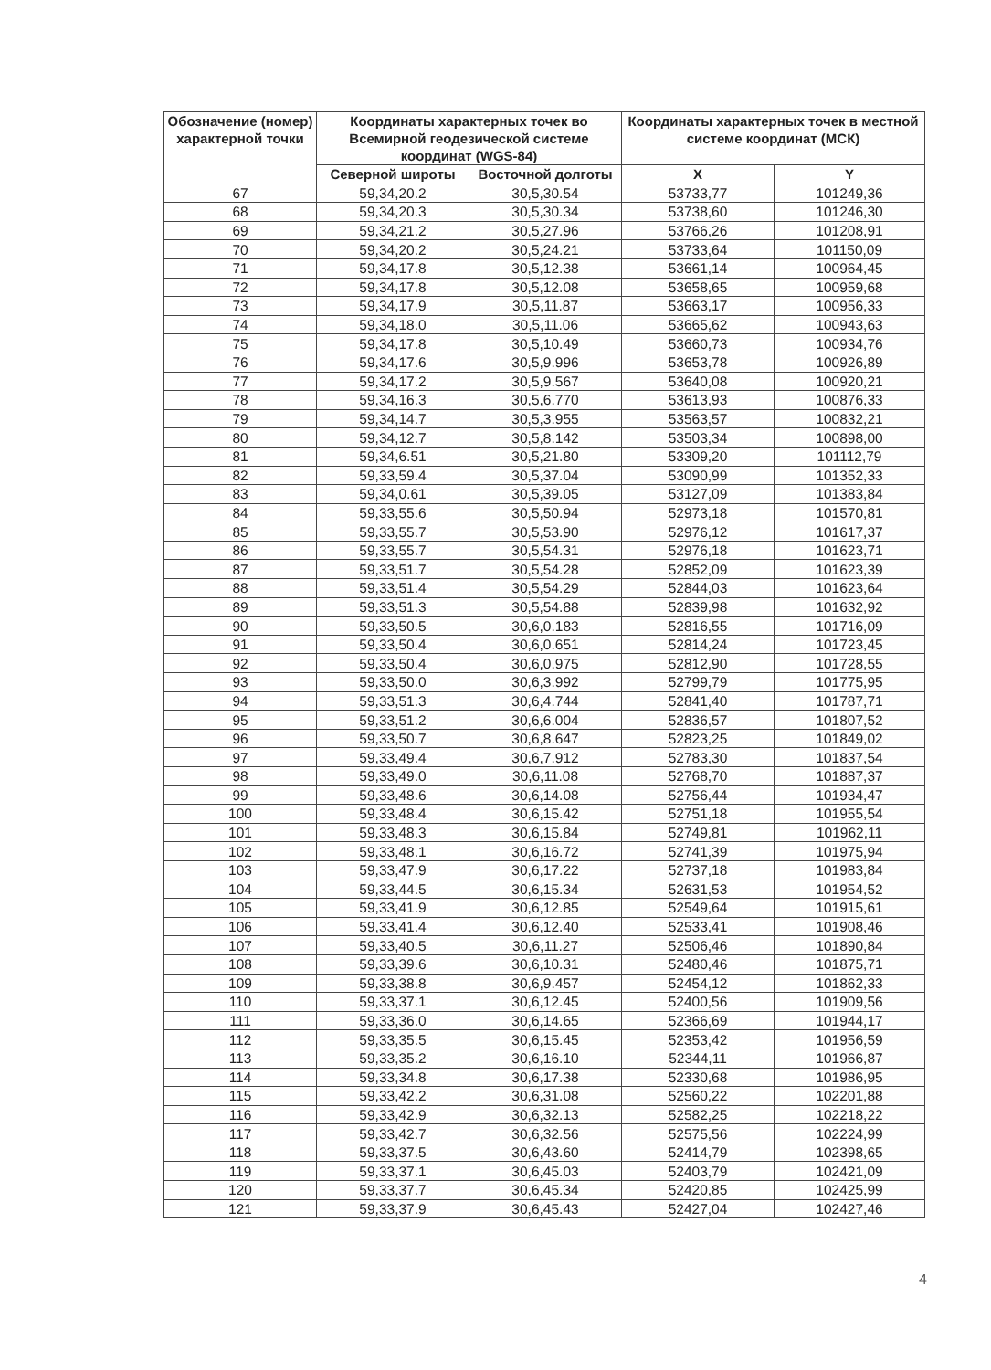| Обозначение (номер) характерной точки | Координаты характерных точек во Всемирной геодезической системе координат (WGS-84) | | Координаты характерных точек в местной системе координат (МСК) | |
| --- | --- | --- | --- | --- |
| | Северной широты | Восточной долготы | X | Y |
| 67 | 59,34,20.2 | 30,5,30.54 | 53733,77 | 101249,36 |
| 68 | 59,34,20.3 | 30,5,30.34 | 53738,60 | 101246,30 |
| 69 | 59,34,21.2 | 30,5,27.96 | 53766,26 | 101208,91 |
| 70 | 59,34,20.2 | 30,5,24.21 | 53733,64 | 101150,09 |
| 71 | 59,34,17.8 | 30,5,12.38 | 53661,14 | 100964,45 |
| 72 | 59,34,17.8 | 30,5,12.08 | 53658,65 | 100959,68 |
| 73 | 59,34,17.9 | 30,5,11.87 | 53663,17 | 100956,33 |
| 74 | 59,34,18.0 | 30,5,11.06 | 53665,62 | 100943,63 |
| 75 | 59,34,17.8 | 30,5,10.49 | 53660,73 | 100934,76 |
| 76 | 59,34,17.6 | 30,5,9.996 | 53653,78 | 100926,89 |
| 77 | 59,34,17.2 | 30,5,9.567 | 53640,08 | 100920,21 |
| 78 | 59,34,16.3 | 30,5,6.770 | 53613,93 | 100876,33 |
| 79 | 59,34,14.7 | 30,5,3.955 | 53563,57 | 100832,21 |
| 80 | 59,34,12.7 | 30,5,8.142 | 53503,34 | 100898,00 |
| 81 | 59,34,6.51 | 30,5,21.80 | 53309,20 | 101112,79 |
| 82 | 59,33,59.4 | 30,5,37.04 | 53090,99 | 101352,33 |
| 83 | 59,34,0.61 | 30,5,39.05 | 53127,09 | 101383,84 |
| 84 | 59,33,55.6 | 30,5,50.94 | 52973,18 | 101570,81 |
| 85 | 59,33,55.7 | 30,5,53.90 | 52976,12 | 101617,37 |
| 86 | 59,33,55.7 | 30,5,54.31 | 52976,18 | 101623,71 |
| 87 | 59,33,51.7 | 30,5,54.28 | 52852,09 | 101623,39 |
| 88 | 59,33,51.4 | 30,5,54.29 | 52844,03 | 101623,64 |
| 89 | 59,33,51.3 | 30,5,54.88 | 52839,98 | 101632,92 |
| 90 | 59,33,50.5 | 30,6,0.183 | 52816,55 | 101716,09 |
| 91 | 59,33,50.4 | 30,6,0.651 | 52814,24 | 101723,45 |
| 92 | 59,33,50.4 | 30,6,0.975 | 52812,90 | 101728,55 |
| 93 | 59,33,50.0 | 30,6,3.992 | 52799,79 | 101775,95 |
| 94 | 59,33,51.3 | 30,6,4.744 | 52841,40 | 101787,71 |
| 95 | 59,33,51.2 | 30,6,6.004 | 52836,57 | 101807,52 |
| 96 | 59,33,50.7 | 30,6,8.647 | 52823,25 | 101849,02 |
| 97 | 59,33,49.4 | 30,6,7.912 | 52783,30 | 101837,54 |
| 98 | 59,33,49.0 | 30,6,11.08 | 52768,70 | 101887,37 |
| 99 | 59,33,48.6 | 30,6,14.08 | 52756,44 | 101934,47 |
| 100 | 59,33,48.4 | 30,6,15.42 | 52751,18 | 101955,54 |
| 101 | 59,33,48.3 | 30,6,15.84 | 52749,81 | 101962,11 |
| 102 | 59,33,48.1 | 30,6,16.72 | 52741,39 | 101975,94 |
| 103 | 59,33,47.9 | 30,6,17.22 | 52737,18 | 101983,84 |
| 104 | 59,33,44.5 | 30,6,15.34 | 52631,53 | 101954,52 |
| 105 | 59,33,41.9 | 30,6,12.85 | 52549,64 | 101915,61 |
| 106 | 59,33,41.4 | 30,6,12.40 | 52533,41 | 101908,46 |
| 107 | 59,33,40.5 | 30,6,11.27 | 52506,46 | 101890,84 |
| 108 | 59,33,39.6 | 30,6,10.31 | 52480,46 | 101875,71 |
| 109 | 59,33,38.8 | 30,6,9.457 | 52454,12 | 101862,33 |
| 110 | 59,33,37.1 | 30,6,12.45 | 52400,56 | 101909,56 |
| 111 | 59,33,36.0 | 30,6,14.65 | 52366,69 | 101944,17 |
| 112 | 59,33,35.5 | 30,6,15.45 | 52353,42 | 101956,59 |
| 113 | 59,33,35.2 | 30,6,16.10 | 52344,11 | 101966,87 |
| 114 | 59,33,34.8 | 30,6,17.38 | 52330,68 | 101986,95 |
| 115 | 59,33,42.2 | 30,6,31.08 | 52560,22 | 102201,88 |
| 116 | 59,33,42.9 | 30,6,32.13 | 52582,25 | 102218,22 |
| 117 | 59,33,42.7 | 30,6,32.56 | 52575,56 | 102224,99 |
| 118 | 59,33,37.5 | 30,6,43.60 | 52414,79 | 102398,65 |
| 119 | 59,33,37.1 | 30,6,45.03 | 52403,79 | 102421,09 |
| 120 | 59,33,37.7 | 30,6,45.34 | 52420,85 | 102425,99 |
| 121 | 59,33,37.9 | 30,6,45.43 | 52427,04 | 102427,46 |
4